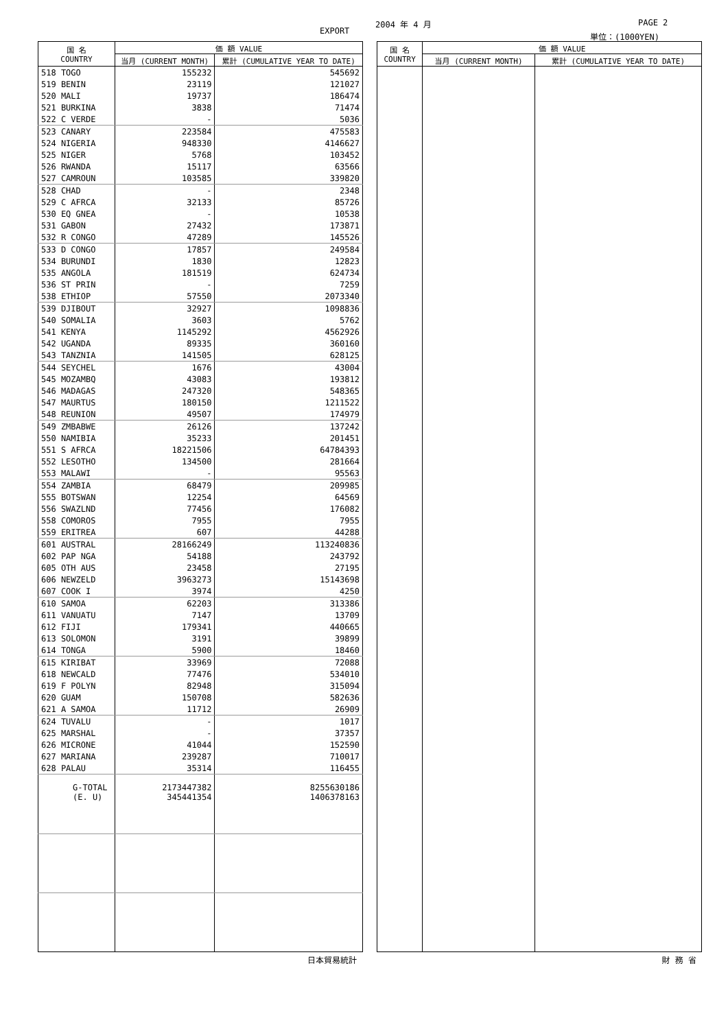EXPORT
2004 年 4 月 PAGE 2
単位：(1000YEN)
| 国 名 COUNTRY | 価 額 VALUE | |
| --- | --- | --- |
| | 当月 (CURRENT MONTH) | 累計 (CUMULATIVE YEAR TO DATE) |
| 518 TOGO | 155232 | 545692 |
| 519 BENIN | 23119 | 121027 |
| 520 MALI | 19737 | 186474 |
| 521 BURKINA | 3838 | 71474 |
| 522 C VERDE | - | 5036 |
| 523 CANARY | 223584 | 475583 |
| 524 NIGERIA | 948330 | 4146627 |
| 525 NIGER | 5768 | 103452 |
| 526 RWANDA | 15117 | 63566 |
| 527 CAMROUN | 103585 | 339820 |
| 528 CHAD | - | 2348 |
| 529 C AFRCA | 32133 | 85726 |
| 530 EQ GNEA | - | 10538 |
| 531 GABON | 27432 | 173871 |
| 532 R CONGO | 47289 | 145526 |
| 533 D CONGO | 17857 | 249584 |
| 534 BURUNDI | 1830 | 12823 |
| 535 ANGOLA | 181519 | 624734 |
| 536 ST PRIN | - | 7259 |
| 538 ETHIOP | 57550 | 2073340 |
| 539 DJIBOUT | 32927 | 1098836 |
| 540 SOMALIA | 3603 | 5762 |
| 541 KENYA | 1145292 | 4562926 |
| 542 UGANDA | 89335 | 360160 |
| 543 TANZNIA | 141505 | 628125 |
| 544 SEYCHEL | 1676 | 43004 |
| 545 MOZAMBQ | 43083 | 193812 |
| 546 MADAGAS | 247320 | 548365 |
| 547 MAURTUS | 180150 | 1211522 |
| 548 REUNION | 49507 | 174979 |
| 549 ZMBABWE | 26126 | 137242 |
| 550 NAMIBIA | 35233 | 201451 |
| 551 S AFRCA | 18221506 | 64784393 |
| 552 LESOTHO | 134500 | 281664 |
| 553 MALAWI | - | 95563 |
| 554 ZAMBIA | 68479 | 209985 |
| 555 BOTSWAN | 12254 | 64569 |
| 556 SWAZLND | 77456 | 176082 |
| 558 COMOROS | 7955 | 7955 |
| 559 ERITREA | 607 | 44288 |
| 601 AUSTRAL | 28166249 | 113240836 |
| 602 PAP NGA | 54188 | 243792 |
| 605 OTH AUS | 23458 | 27195 |
| 606 NEWZELD | 3963273 | 15143698 |
| 607 COOK I | 3974 | 4250 |
| 610 SAMOA | 62203 | 313386 |
| 611 VANUATU | 7147 | 13709 |
| 612 FIJI | 179341 | 440665 |
| 613 SOLOMON | 3191 | 39899 |
| 614 TONGA | 5900 | 18460 |
| 615 KIRIBAT | 33969 | 72088 |
| 618 NEWCALD | 77476 | 534010 |
| 619 F POLYN | 82948 | 315094 |
| 620 GUAM | 150708 | 582636 |
| 621 A SAMOA | 11712 | 26909 |
| 624 TUVALU | - | 1017 |
| 625 MARSHAL | - | 37357 |
| 626 MICRONE | 41044 | 152590 |
| 627 MARIANA | 239287 | 710017 |
| 628 PALAU | 35314 | 116455 |
| G-TOTAL | 2173447382 | 8255630186 |
| (E. U) | 345441354 | 1406378163 |
| 国 名 COUNTRY | 価 額 VALUE | |
| --- | --- | --- |
| | 当月 (CURRENT MONTH) | 累計 (CUMULATIVE YEAR TO DATE) |
日本貿易統計 財 務 省